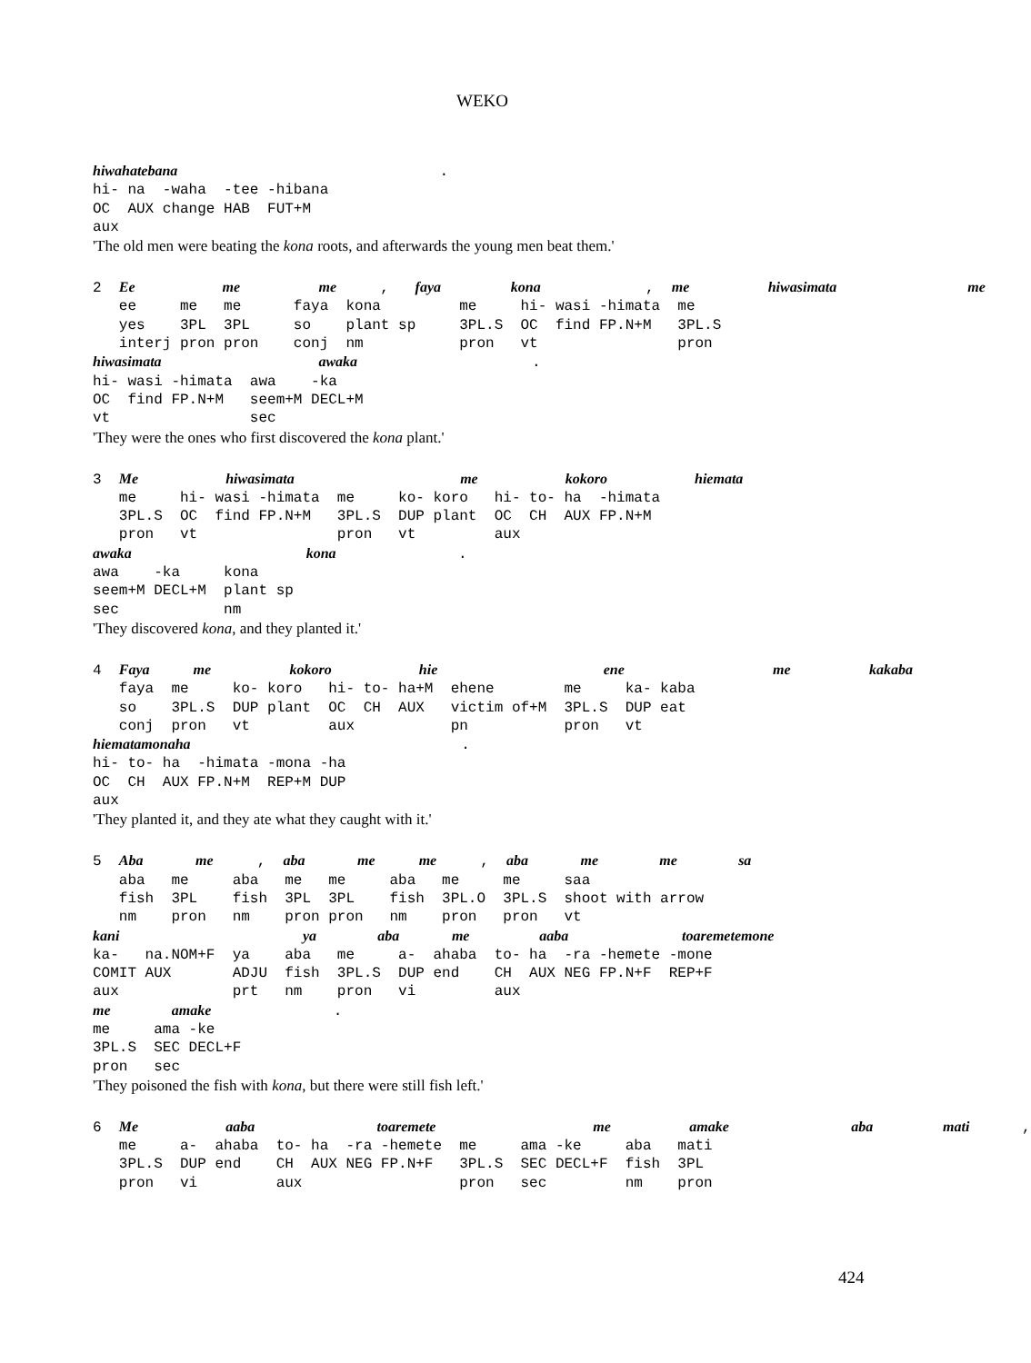WEKO
hiwahatebana                              .
hi- na  -waha  -tee -hibana
OC  AUX change HAB  FUT+M
aux
'The old men were beating the kona roots, and afterwards the young men beat them.'
2  Ee          me         me     ,   faya        kona            ,  me         hiwasimata               me
   ee     me   me      faya  kona         me     hi- wasi -himata  me
   yes    3PL  3PL     so    plant sp     3PL.S  OC  find FP.N+M   3PL.S
   interj pron pron    conj  nm           pron   vt                pron
hiwasimata                  awaka                    .
hi- wasi -himata  awa    -ka
OC  find FP.N+M   seem+M DECL+M
vt                sec
'They were the ones who first discovered the kona plant.'
3  Me          hiwasimata                   me          kokoro          hiemata
   me     hi- wasi -himata  me     ko- koro   hi- to- ha  -himata
   3PL.S  OC  find FP.N+M   3PL.S  DUP plant  OC  CH  AUX FP.N+M
   pron   vt                pron   vt         aux
awaka                    kona              .
awa    -ka     kona
seem+M DECL+M  plant sp
sec            nm
'They discovered kona, and they planted it.'
4  Faya     me         kokoro          hie                   ene                 me         kakaba
   faya  me     ko- koro   hi- to- ha+M  ehene        me     ka- kaba
   so    3PL.S  DUP plant  OC  CH  AUX   victim of+M  3PL.S  DUP eat
   conj  pron   vt         aux           pn           pron   vt
hiematamonaha                               .
hi- to- ha  -himata -mona -ha
OC  CH  AUX FP.N+M  REP+M DUP
aux
'They planted it, and they ate what they caught with it.'
5  Aba      me     ,  aba      me     me     ,  aba      me       me       sa
   aba   me     aba   me   me     aba   me     me     saa
   fish  3PL    fish  3PL  3PL    fish  3PL.O  3PL.S  shoot with arrow
   nm    pron   nm    pron pron   nm    pron   pron   vt
kani                     ya       aba      me        aaba             toaremetemone
ka-   na.NOM+F  ya    aba   me     a-  ahaba  to- ha  -ra -hemete -mone
COMIT AUX       ADJU  fish  3PL.S  DUP end    CH  AUX NEG FP.N+F  REP+F
aux             prt   nm    pron   vi         aux
me       amake              .
me     ama -ke
3PL.S  SEC DECL+F
pron   sec
'They poisoned the fish with kona, but there were still fish left.'
6  Me          aaba              toaremete                  me         amake              aba        mati      ,
   me     a-  ahaba  to- ha  -ra -hemete  me     ama -ke     aba   mati
   3PL.S  DUP end    CH  AUX NEG FP.N+F   3PL.S  SEC DECL+F  fish  3PL
   pron   vi         aux                  pron   sec         nm    pron
424